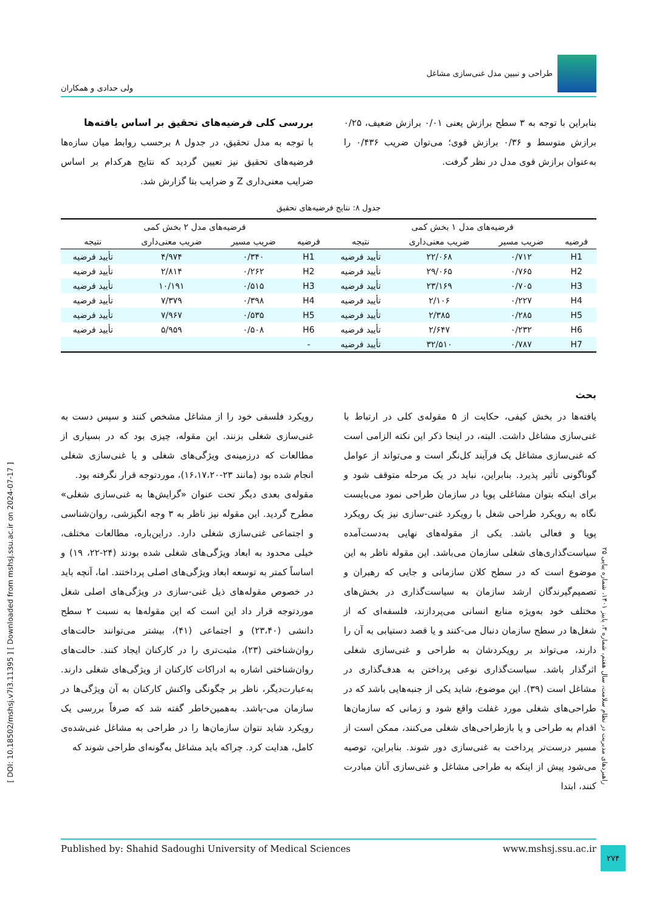[ DOI: 10.18502/mshsj.v7i3.11395 ] [ Downloaded from mshsj.ssu.ac.ir on 2024-07-17 ]
طراحی و تبیین مدل غنی‌سازی مشاغل
ولی حدادی و همکاران
بنابراین با توجه به ۳ سطح برازش یعنی ۰/۰۱ برازش ضعیف، ۰/۲۵ برازش متوسط و ۰/۳۶ برازش قوی؛ می‌توان ضریب ۰/۴۳۶ را به‌عنوان برازش قوی مدل در نظر گرفت.
بررسی کلی فرضیه‌های تحقیق بر اساس یافته‌ها
با توجه به مدل تحقیق، در جدول ۸ برحسب روابط میان سازه‌ها فرضیه‌های تحقیق نیز تعیین گردید که نتایج هرکدام بر اساس ضرایب معنی‌داری Z و ضرایب بتا گزارش شد.
جدول ۸: نتایج فرضیه‌های تحقیق
| فرضیه‌های مدل ۱ بخش کمی | | | | فرضیه‌های مدل ۲ بخش کمی | | | |
| --- | --- | --- | --- | --- | --- | --- | --- |
| فرضیه | ضریب مسیر | ضریب معنی‌داری | نتیجه | فرضیه | ضریب مسیر | ضریب معنی‌داری | نتیجه |
| H1 | ۰/۷۱۲ | ۲۲/۰۶۸ | تأیید فرضیه | H1 | ۰/۳۴۰ | ۴/۹۷۴ | تأیید فرضیه |
| H2 | ۰/۷۶۵ | ۲۹/۰۶۵ | تأیید فرضیه | H2 | ۰/۲۶۲ | ۲/۸۱۴ | تأیید فرضیه |
| H3 | ۰/۷۰۵ | ۲۳/۱۶۹ | تأیید فرضیه | H3 | ۰/۵۱۵ | ۱۰/۱۹۱ | تأیید فرضیه |
| H4 | ۰/۲۲۷ | ۲/۱۰۶ | تأیید فرضیه | H4 | ۰/۳۹۸ | ۷/۳۷۹ | تأیید فرضیه |
| H5 | ۰/۲۸۵ | ۲/۳۸۵ | تأیید فرضیه | H5 | ۰/۵۳۵ | ۷/۹۶۷ | تأیید فرضیه |
| H6 | ۰/۲۳۲ | ۲/۶۴۷ | تأیید فرضیه | H6 | ۰/۵۰۸ | ۵/۹۵۹ | تأیید فرضیه |
| H7 | ۰/۷۸۷ | ۳۲/۵۱۰ | تأیید فرضیه | - | | | |
بحث
یافته‌ها در بخش کیفی، حکایت از ۵ مقوله‌ی کلی در ارتباط با غنی‌سازی مشاغل داشت. البته، در اینجا ذکر این نکته الزامی است که غنی‌سازی مشاغل یک فرآیند کل‌نگر است و می‌تواند از عوامل گوناگونی تأثیر پذیرد. بنابراین، نباید در یک مرحله متوقف شود و برای اینکه بتوان مشاغلی پویا در سازمان طراحی نمود می‌بایست نگاه به رویکرد طراحی شغل با رویکرد غنی-سازی نیز یک رویکرد پویا و فعالی باشد. یکی از مقوله‌های نهایی به‌دست‌آمده سیاست‌گذاری‌های شغلی سازمان می‌باشد. این مقوله ناظر به این موضوع است که در سطح کلان سازمانی و جایی که رهبران و تصمیم‌گیرندگان ارشد سازمان به سیاست‌گذاری در بخش‌های مختلف خود به‌ویژه منابع انسانی می‌پردازند، فلسفه‌ای که از شغل‌ها در سطح سازمان دنبال می-کنند و یا قصد دستیابی به آن را دارند، می‌تواند بر رویکردشان به طراحی و غنی‌سازی شغلی اثرگذار باشد. سیاست‌گذاری نوعی پرداختن به هدف‌گذاری در مشاغل است (۳۹). این موضوع، شاید یکی از جنبه‌هایی باشد که در طراحی‌های شغلی مورد غفلت واقع شود و زمانی که سازمان‌ها اقدام به طراحی و یا بازطراحی‌های شغلی می‌کنند، ممکن است از مسیر درست‌تر پرداخت به غنی‌سازی دور شوند. بنابراین، توصیه می‌شود پیش از اینکه به طراحی مشاغل و غنی‌سازی آنان مبادرت کنند، ابتدا
رویکرد فلسفی خود را از مشاغل مشخص کنند و سپس دست به غنی‌سازی شغلی بزنند. این مقوله، چیزی بود که در بسیاری از مطالعات که درزمینه‌ی ویژگی‌های شغلی و یا غنی‌سازی شغلی انجام شده بود (مانند ۲۳-۱۶،۱۷،۲۰)، موردتوجه قرار نگرفته بود.
مقوله‌ی بعدی دیگر تحت عنوان «گرایش‌ها به غنی‌سازی شغلی» مطرح گردید. این مقوله نیز ناظر به ۳ وجه انگیزشی، روان‌شناسی و اجتماعی غنی‌سازی شغلی دارد. دراین‌باره، مطالعات مختلف، خیلی محدود به ابعاد ویژگی‌های شغلی شده بودند (۲۴-۲۲، ۱۹) و اساساً کمتر به توسعه ابعاد ویژگی‌های اصلی پرداختند. اما، آنچه باید در خصوص مقوله‌های ذیل غنی-سازی در ویژگی‌های اصلی شغل موردتوجه قرار داد این است که این مقوله‌ها به نسبت ۲ سطح دانشی (۲۳،۴۰) و اجتماعی (۴۱)، بیشتر می‌توانند حالت‌های روان‌شناختی (۲۳)، مثبت‌تری را در کارکنان ایجاد کنند. حالت‌های روان‌شناختی اشاره به ادراکات کارکنان از ویژگی‌های شغلی دارند. به‌عبارت‌دیگر، ناظر بر چگونگی واکنش کارکنان به آن ویژگی‌ها در سازمان می-باشد. به‌همین‌خاطر گفته شد که صرفاً بررسی یک رویکرد شاید نتوان سازمان‌ها را در طراحی به مشاغل غنی‌شده‌ی کامل، هدایت کرد. چراکه باید مشاغل به‌گونه‌ای طراحی شوند که
Published by: Shahid Sadoughi University of Medical Sciences www.mshsj.ssu.ac.ir
راهبردهای مدیریت در نظام سلامت، سال هفتم، شماره ۳، پاییز ۱۴۰۱، شماره پیاپی ۲۵
۲۷۴